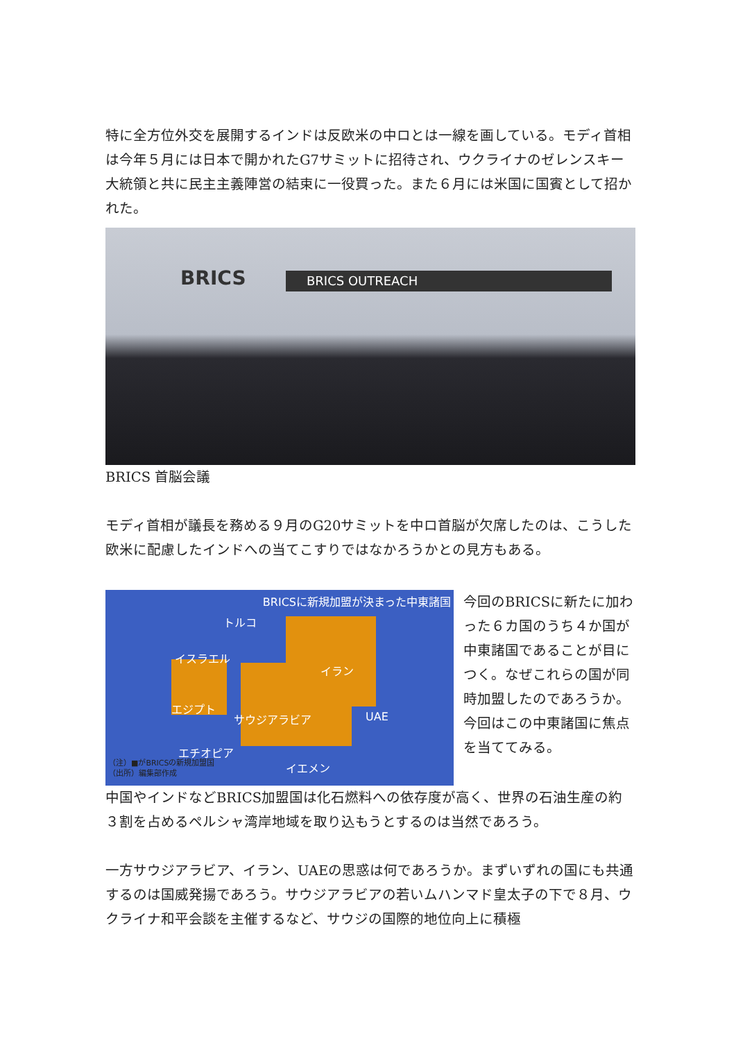特に全方位外交を展開するインドは反欧米の中ロとは一線を画している。モディ首相は今年５月には日本で開かれたG7サミットに招待され、ウクライナのゼレンスキー大統領と共に民主主義陣営の結束に一役買った。また６月には米国に国賓として招かれた。
BRICS BRICS OUTREACH
BRICS 首脳会議
モディ首相が議長を務める９月のG20サミットを中ロ首脳が欠席したのは、こうした欧米に配慮したインドへの当てこすりではなかろうかとの見方もある。
BRICSに新規加盟が決まった中東諸国
トルコ
イスラエル
イラン
エジプト
サウジアラビア UAE
エチオピア
イエメン
（注）■がBRICSの新規加盟国
（出所）編集部作成
今回のBRICSに新たに加わった６カ国のうち４か国が中東諸国であることが目につく。なぜこれらの国が同時加盟したのであろうか。今回はこの中東諸国に焦点を当ててみる。
中国やインドなどBRICS加盟国は化石燃料への依存度が高く、世界の石油生産の約３割を占めるペルシャ湾岸地域を取り込もうとするのは当然であろう。
一方サウジアラビア、イラン、UAEの思惑は何であろうか。まずいずれの国にも共通するのは国威発揚であろう。サウジアラビアの若いムハンマド皇太子の下で８月、ウクライナ和平会談を主催するなど、サウジの国際的地位向上に積極